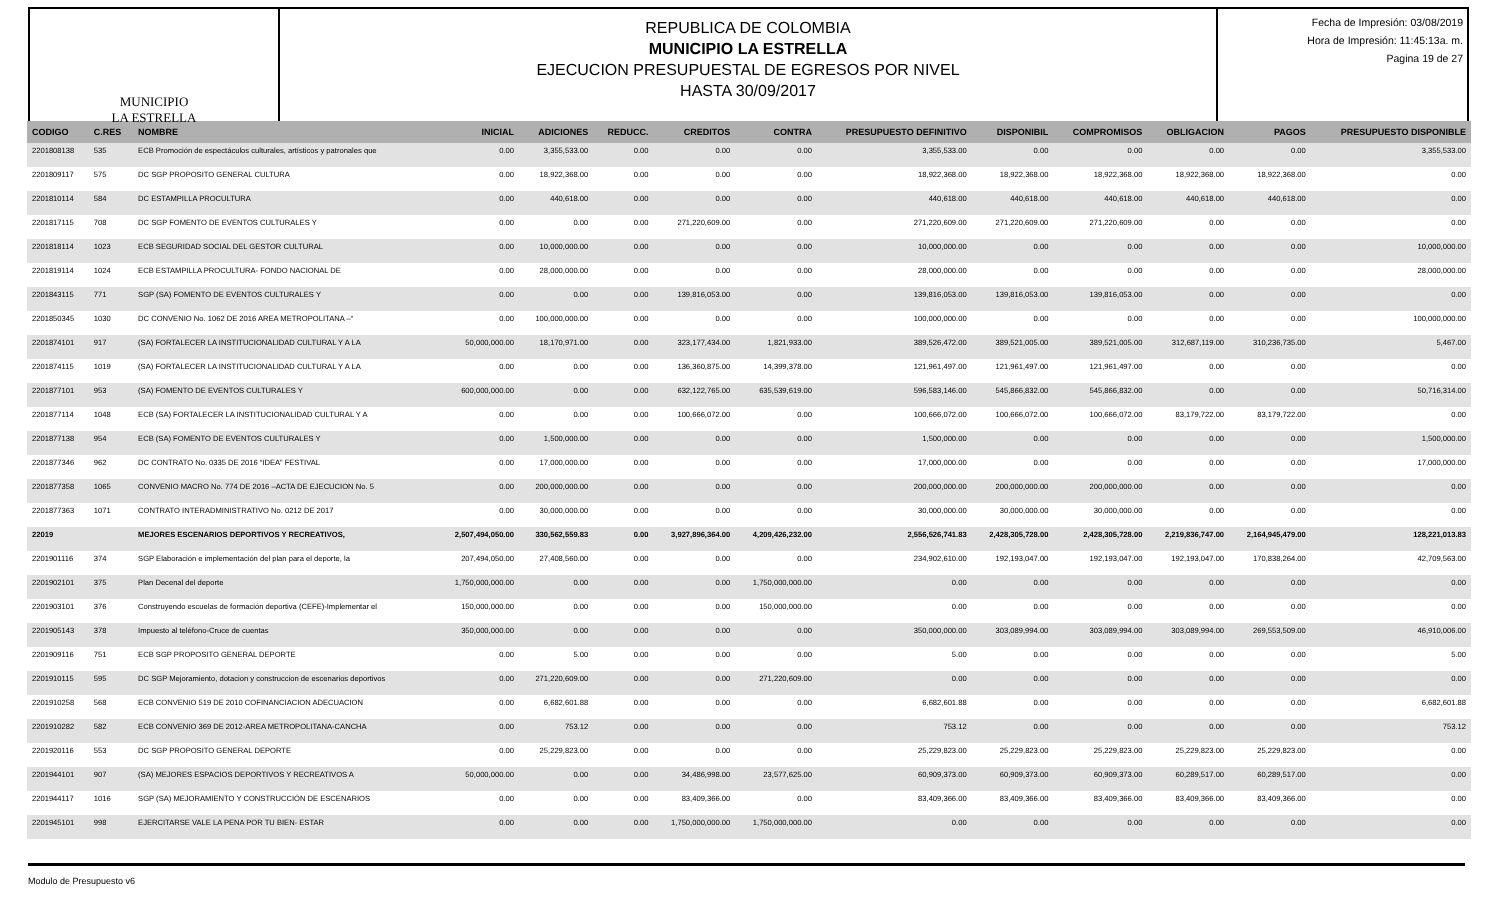MUNICIPIO
LA ESTRELLA
REPUBLICA DE COLOMBIA
MUNICIPIO LA ESTRELLA
EJECUCION PRESUPUESTAL DE EGRESOS POR NIVEL
HASTA 30/09/2017
Fecha de Impresión: 03/08/2019
Hora de Impresión: 11:45:13a. m.
Pagina 19 de 27
| CODIGO | C.RES | NOMBRE | INICIAL | ADICIONES | REDUCC. | CREDITOS | CONTRA | PRESUPUESTO DEFINITIVO | DISPONIBIL | COMPROMISOS | OBLIGACION | PAGOS | PRESUPUESTO DISPONIBLE |
| --- | --- | --- | --- | --- | --- | --- | --- | --- | --- | --- | --- | --- | --- |
| 2201808138 | 535 | ECB Promoción de espectáculos culturales, artísticos y patronales que | 0.00 | 3,355,533.00 | 0.00 | 0.00 | 0.00 | 3,355,533.00 | 0.00 | 0.00 | 0.00 | 0.00 | 3,355,533.00 |
| 2201809117 | 575 | DC SGP PROPOSITO GENERAL CULTURA | 0.00 | 18,922,368.00 | 0.00 | 0.00 | 0.00 | 18,922,368.00 | 18,922,368.00 | 18,922,368.00 | 18,922,368.00 | 18,922,368.00 | 0.00 |
| 2201810114 | 584 | DC ESTAMPILLA PROCULTURA | 0.00 | 440,618.00 | 0.00 | 0.00 | 0.00 | 440,618.00 | 440,618.00 | 440,618.00 | 440,618.00 | 440,618.00 | 0.00 |
| 2201817115 | 708 | DC SGP FOMENTO DE EVENTOS CULTURALES Y | 0.00 | 0.00 | 0.00 | 271,220,609.00 | 0.00 | 271,220,609.00 | 271,220,609.00 | 271,220,609.00 | 0.00 | 0.00 | 0.00 |
| 2201818114 | 1023 | ECB SEGURIDAD SOCIAL DEL GESTOR CULTURAL | 0.00 | 10,000,000.00 | 0.00 | 0.00 | 0.00 | 10,000,000.00 | 0.00 | 0.00 | 0.00 | 0.00 | 10,000,000.00 |
| 2201819114 | 1024 | ECB ESTAMPILLA PROCULTURA- FONDO NACIONAL DE | 0.00 | 28,000,000.00 | 0.00 | 0.00 | 0.00 | 28,000,000.00 | 0.00 | 0.00 | 0.00 | 0.00 | 28,000,000.00 |
| 2201843115 | 771 | SGP (SA) FOMENTO DE EVENTOS CULTURALES Y | 0.00 | 0.00 | 0.00 | 139,816,053.00 | 0.00 | 139,816,053.00 | 139,816,053.00 | 139,816,053.00 | 0.00 | 0.00 | 0.00 |
| 2201850345 | 1030 | DC CONVENIO No. 1062 DE 2016 AREA METROPOLITANA –“ | 0.00 | 100,000,000.00 | 0.00 | 0.00 | 0.00 | 100,000,000.00 | 0.00 | 0.00 | 0.00 | 0.00 | 100,000,000.00 |
| 2201874101 | 917 | (SA) FORTALECER LA INSTITUCIONALIDAD CULTURAL Y A LA | 50,000,000.00 | 18,170,971.00 | 0.00 | 323,177,434.00 | 1,821,933.00 | 389,526,472.00 | 389,521,005.00 | 389,521,005.00 | 312,687,119.00 | 310,236,735.00 | 5,467.00 |
| 2201874115 | 1019 | (SA) FORTALECER LA INSTITUCIONALIDAD CULTURAL Y A LA | 0.00 | 0.00 | 0.00 | 136,360,875.00 | 14,399,378.00 | 121,961,497.00 | 121,961,497.00 | 121,961,497.00 | 0.00 | 0.00 | 0.00 |
| 2201877101 | 953 | (SA) FOMENTO DE EVENTOS CULTURALES Y | 600,000,000.00 | 0.00 | 0.00 | 632,122,765.00 | 635,539,619.00 | 596,583,146.00 | 545,866,832.00 | 545,866,832.00 | 0.00 | 0.00 | 50,716,314.00 |
| 2201877114 | 1048 | ECB (SA) FORTALECER LA INSTITUCIONALIDAD CULTURAL Y A | 0.00 | 0.00 | 0.00 | 100,666,072.00 | 0.00 | 100,666,072.00 | 100,666,072.00 | 100,666,072.00 | 83,179,722.00 | 83,179,722.00 | 0.00 |
| 2201877138 | 954 | ECB (SA) FOMENTO DE EVENTOS CULTURALES Y | 0.00 | 1,500,000.00 | 0.00 | 0.00 | 0.00 | 1,500,000.00 | 0.00 | 0.00 | 0.00 | 0.00 | 1,500,000.00 |
| 2201877346 | 962 | DC CONTRATO No. 0335 DE 2016 “IDEA” FESTIVAL | 0.00 | 17,000,000.00 | 0.00 | 0.00 | 0.00 | 17,000,000.00 | 0.00 | 0.00 | 0.00 | 0.00 | 17,000,000.00 |
| 2201877358 | 1065 | CONVENIO MACRO No. 774 DE 2016 –ACTA DE EJECUCION No. 5 | 0.00 | 200,000,000.00 | 0.00 | 0.00 | 0.00 | 200,000,000.00 | 200,000,000.00 | 200,000,000.00 | 0.00 | 0.00 | 0.00 |
| 2201877363 | 1071 | CONTRATO INTERADMINISTRATIVO No. 0212 DE 2017 | 0.00 | 30,000,000.00 | 0.00 | 0.00 | 0.00 | 30,000,000.00 | 30,000,000.00 | 30,000,000.00 | 0.00 | 0.00 | 0.00 |
| 22019 | | MEJORES ESCENARIOS DEPORTIVOS Y RECREATIVOS, | 2,507,494,050.00 | 330,562,559.83 | 0.00 | 3,927,896,364.00 | 4,209,426,232.00 | 2,556,526,741.83 | 2,428,305,728.00 | 2,428,305,728.00 | 2,219,836,747.00 | 2,164,945,479.00 | 128,221,013.83 |
| 2201901116 | 374 | SGP Elaboración e implementación del plan para el deporte, la | 207,494,050.00 | 27,408,560.00 | 0.00 | 0.00 | 0.00 | 234,902,610.00 | 192,193,047.00 | 192,193,047.00 | 192,193,047.00 | 170,838,264.00 | 42,709,563.00 |
| 2201902101 | 375 | Plan Decenal del deporte | 1,750,000,000.00 | 0.00 | 0.00 | 0.00 | 1,750,000,000.00 | 0.00 | 0.00 | 0.00 | 0.00 | 0.00 | 0.00 |
| 2201903101 | 376 | Construyendo escuelas de formación deportiva (CEFE)-Implementar el | 150,000,000.00 | 0.00 | 0.00 | 0.00 | 150,000,000.00 | 0.00 | 0.00 | 0.00 | 0.00 | 0.00 | 0.00 |
| 2201905143 | 378 | Impuesto al teléfono-Cruce de cuentas | 350,000,000.00 | 0.00 | 0.00 | 0.00 | 0.00 | 350,000,000.00 | 303,089,994.00 | 303,089,994.00 | 303,089,994.00 | 269,553,509.00 | 46,910,006.00 |
| 2201909116 | 751 | ECB SGP PROPOSITO GENERAL DEPORTE | 0.00 | 5.00 | 0.00 | 0.00 | 0.00 | 5.00 | 0.00 | 0.00 | 0.00 | 0.00 | 5.00 |
| 2201910115 | 595 | DC SGP Mejoramiento, dotacion y construccion de escenarios deportivos | 0.00 | 271,220,609.00 | 0.00 | 0.00 | 271,220,609.00 | 0.00 | 0.00 | 0.00 | 0.00 | 0.00 | 0.00 |
| 2201910258 | 568 | ECB CONVENIO 519 DE 2010 COFINANCIACION ADECUACION | 0.00 | 6,682,601.88 | 0.00 | 0.00 | 0.00 | 6,682,601.88 | 0.00 | 0.00 | 0.00 | 0.00 | 6,682,601.88 |
| 2201910282 | 582 | ECB CONVENIO 369 DE 2012-AREA METROPOLITANA-CANCHA | 0.00 | 753.12 | 0.00 | 0.00 | 0.00 | 753.12 | 0.00 | 0.00 | 0.00 | 0.00 | 753.12 |
| 2201920116 | 553 | DC SGP PROPOSITO GENERAL DEPORTE | 0.00 | 25,229,823.00 | 0.00 | 0.00 | 0.00 | 25,229,823.00 | 25,229,823.00 | 25,229,823.00 | 25,229,823.00 | 25,229,823.00 | 0.00 |
| 2201944101 | 907 | (SA) MEJORES ESPACIOS DEPORTIVOS Y RECREATIVOS A | 50,000,000.00 | 0.00 | 0.00 | 34,486,998.00 | 23,577,625.00 | 60,909,373.00 | 60,909,373.00 | 60,909,373.00 | 60,289,517.00 | 60,289,517.00 | 0.00 |
| 2201944117 | 1016 | SGP (SA) MEJORAMIENTO Y CONSTRUCCIÓN DE ESCENARIOS | 0.00 | 0.00 | 0.00 | 83,409,366.00 | 0.00 | 83,409,366.00 | 83,409,366.00 | 83,409,366.00 | 83,409,366.00 | 83,409,366.00 | 0.00 |
| 2201945101 | 998 | EJERCITARSE VALE LA PENA POR TU BIEN- ESTAR | 0.00 | 0.00 | 0.00 | 1,750,000,000.00 | 1,750,000,000.00 | 0.00 | 0.00 | 0.00 | 0.00 | 0.00 | 0.00 |
Modulo de Presupuesto v6